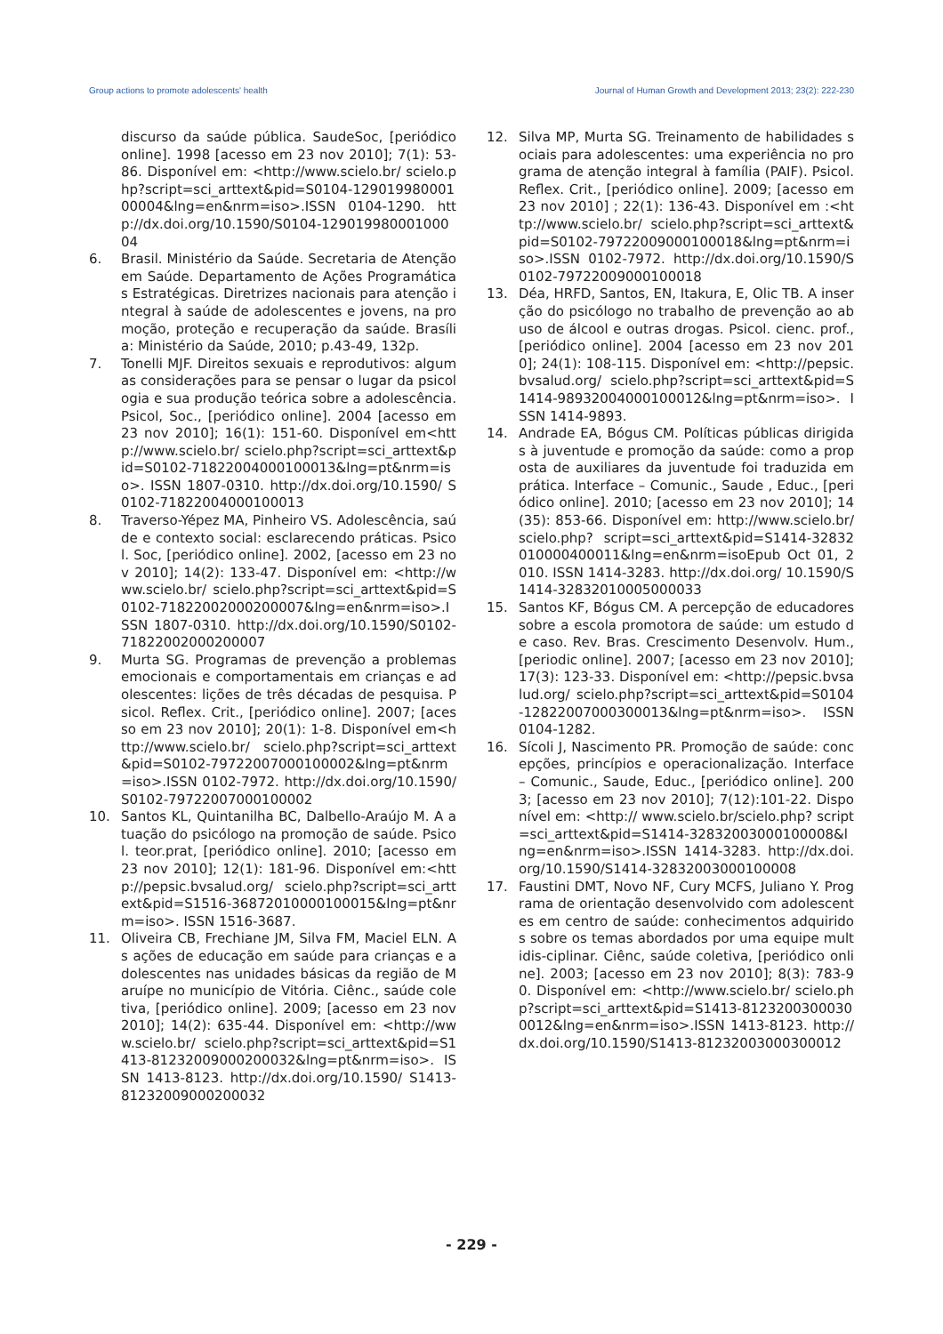Group actions to promote adolescents' health Journal of Human Growth and Development 2013; 23(2): 222-230
discurso da saúde pública. SaudeSoc, [periódico online]. 1998 [acesso em 23 nov 2010]; 7(1): 53-86. Disponível em: <http://www.scielo.br/ scielo.php?script=sci_arttext&pid=S0104-12901998000100004&lng=en&nrm=iso>.ISSN 0104-1290. http://dx.doi.org/10.1590/S0104-12901998000100004
6. Brasil. Ministério da Saúde. Secretaria de Atenção em Saúde. Departamento de Ações Programáticas Estratégicas. Diretrizes nacionais para atenção integral à saúde de adolescentes e jovens, na promoção, proteção e recuperação da saúde. Brasília: Ministério da Saúde, 2010; p.43-49, 132p.
7. Tonelli MJF. Direitos sexuais e reprodutivos: algumas considerações para se pensar o lugar da psicologia e sua produção teórica sobre a adolescência. Psicol, Soc., [periódico online]. 2004 [acesso em 23 nov 2010]; 16(1): 151-60. Disponível em<http://www.scielo.br/ scielo.php?script=sci_arttext&pid=S0102-71822004000100013&lng=pt&nrm=iso>. ISSN 1807-0310. http://dx.doi.org/10.1590/ S0102-71822004000100013
8. Traverso-Yépez MA, Pinheiro VS. Adolescência, saúde e contexto social: esclarecendo práticas. Psicol. Soc, [periódico online]. 2002, [acesso em 23 nov 2010]; 14(2): 133-47. Disponível em: <http://www.scielo.br/ scielo.php?script=sci_arttext&pid=S0102-71822002000200007&lng=en&nrm=iso>.ISSN 1807-0310. http://dx.doi.org/10.1590/S0102-71822002000200007
9. Murta SG. Programas de prevenção a problemas emocionais e comportamentais em crianças e adolescentes: lições de três décadas de pesquisa. Psicol. Reflex. Crit., [periódico online]. 2007; [acesso em 23 nov 2010]; 20(1): 1-8. Disponível em<http://www.scielo.br/ scielo.php?script=sci_arttext&pid=S0102-79722007000100002&lng=pt&nrm=iso>.ISSN 0102-7972. http://dx.doi.org/10.1590/S0102-79722007000100002
10. Santos KL, Quintanilha BC, Dalbello-Araújo M. A atuação do psicólogo na promoção de saúde. Psicol. teor.prat, [periódico online]. 2010; [acesso em 23 nov 2010]; 12(1): 181-96. Disponível em:<http://pepsic.bvsalud.org/ scielo.php?script=sci_arttext&pid=S1516-36872010000100015&lng=pt&nrm=iso>. ISSN 1516-3687.
11. Oliveira CB, Frechiane JM, Silva FM, Maciel ELN. As ações de educação em saúde para crianças e adolescentes nas unidades básicas da região de Maruípe no município de Vitória. Ciênc., saúde coletiva, [periódico online]. 2009; [acesso em 23 nov 2010]; 14(2): 635-44. Disponível em: <http://www.scielo.br/ scielo.php?script=sci_arttext&pid=S1413-81232009000200032&lng=pt&nrm=iso>. ISSN 1413-8123. http://dx.doi.org/10.1590/ S1413-81232009000200032
12. Silva MP, Murta SG. Treinamento de habilidades sociais para adolescentes: uma experiência no programa de atenção integral à família (PAIF). Psicol. Reflex. Crit., [periódico online]. 2009; [acesso em 23 nov 2010] ; 22(1): 136-43. Disponível em :<http://www.scielo.br/ scielo.php?script=sci_arttext&pid=S0102-79722009000100018&lng=pt&nrm=iso>.ISSN 0102-7972. http://dx.doi.org/10.1590/S0102-79722009000100018
13. Déa, HRFD, Santos, EN, Itakura, E, Olic TB. A inserção do psicólogo no trabalho de prevenção ao abuso de álcool e outras drogas. Psicol. cienc. prof.,[periódico online]. 2004 [acesso em 23 nov 2010]; 24(1): 108-115. Disponível em: <http://pepsic.bvsalud.org/ scielo.php?script=sci_arttext&pid=S1414-98932004000100012&lng=pt&nrm=iso>. ISSN 1414-9893.
14. Andrade EA, Bógus CM. Políticas públicas dirigidas à juventude e promoção da saúde: como a proposta de auxiliares da juventude foi traduzida em prática. Interface – Comunic., Saude , Educ., [periódico online]. 2010; [acesso em 23 nov 2010]; 14(35): 853-66. Disponível em: http://www.scielo.br/scielo.php? script=sci_arttext&pid=S1414-32832010000400011&lng=en&nrm=isoEpub Oct 01, 2010. ISSN 1414-3283. http://dx.doi.org/ 10.1590/S1414-32832010005000033
15. Santos KF, Bógus CM. A percepção de educadores sobre a escola promotora de saúde: um estudo de caso. Rev. Bras. Crescimento Desenvolv. Hum., [periodic online]. 2007; [acesso em 23 nov 2010]; 17(3): 123-33. Disponível em: <http://pepsic.bvsalud.org/ scielo.php?script=sci_arttext&pid=S0104-12822007000300013&lng=pt&nrm=iso>. ISSN 0104-1282.
16. Sícoli J, Nascimento PR. Promoção de saúde: concepções, princípios e operacionalização. Interface – Comunic., Saude, Educ., [periódico online]. 2003; [acesso em 23 nov 2010]; 7(12):101-22. Disponível em: <http:// www.scielo.br/scielo.php? script=sci_arttext&pid=S1414-32832003000100008&lng=en&nrm=iso>.ISSN 1414-3283. http://dx.doi.org/10.1590/S1414-32832003000100008
17. Faustini DMT, Novo NF, Cury MCFS, Juliano Y. Programa de orientação desenvolvido com adolescentes em centro de saúde: conhecimentos adquiridos sobre os temas abordados por uma equipe multidis-ciplinar. Ciênc, saúde coletiva, [periódico online]. 2003; [acesso em 23 nov 2010]; 8(3): 783-90. Disponível em: <http://www.scielo.br/ scielo.php?script=sci_arttext&pid=S1413-81232003000300012&lng=en&nrm=iso>.ISSN 1413-8123. http://dx.doi.org/10.1590/S1413-81232003000300012
- 229 -